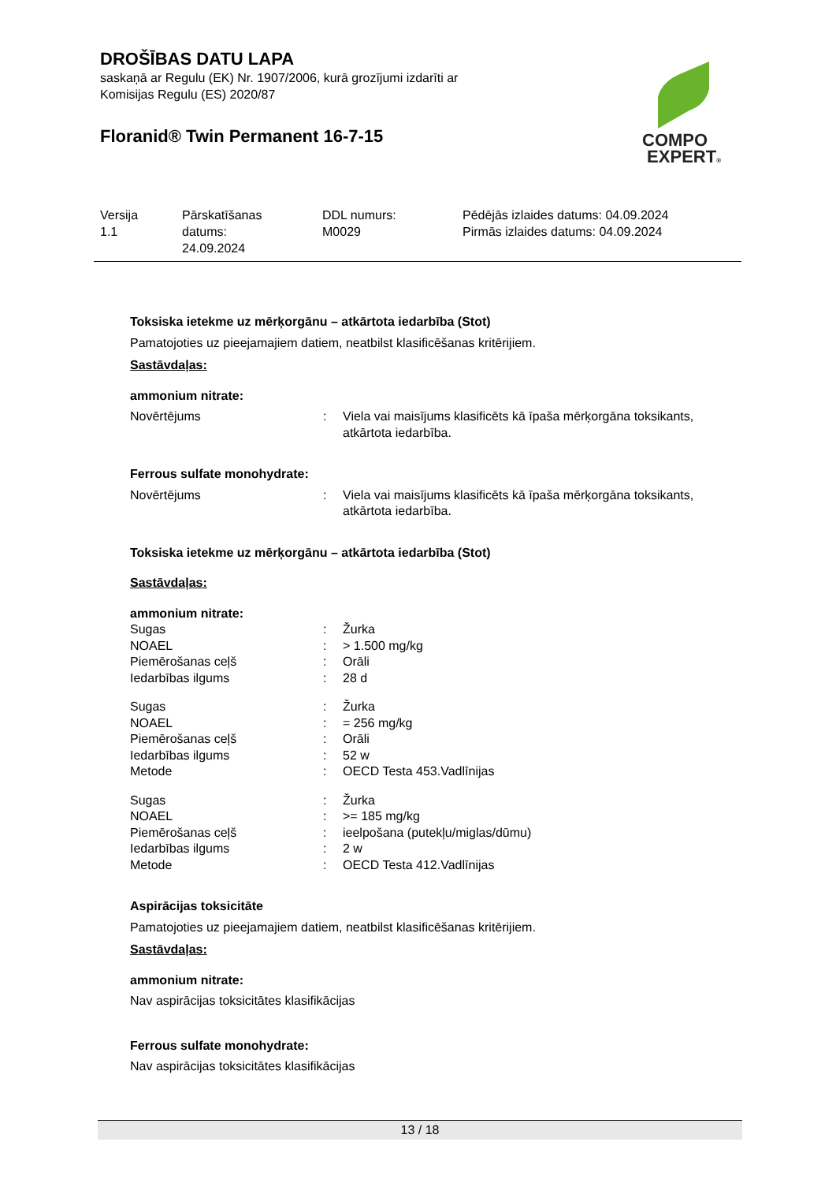DROŠĪBAS DATU LAPA
saskaņā ar Regulu (EK) Nr. 1907/2006, kurā grozījumi izdarīti ar
Komisijas Regulu (ES) 2020/87
Floranid® Twin Permanent 16-7-15
COMPO
EXPERT®
Versija
1.1
Pārskatīšanas
datums:
24.09.2024
DDL numurs:
M0029
Pēdējās izlaides datums: 04.09.2024
Pirmās izlaides datums: 04.09.2024
Toksiska ietekme uz mērķorgānu – atkārtota iedarbība (Stot)
Pamatojoties uz pieejamajiem datiem, neatbilst klasificēšanas kritērijiem.
Sastāvdaļas:
ammonium nitrate:
| Novērtējums | : | Viela vai maisījums klasificēts kā īpaša mērķorgāna toksikants, atkārtota iedarbība. |
Ferrous sulfate monohydrate:
| Novērtējums | : | Viela vai maisījums klasificēts kā īpaša mērķorgāna toksikants, atkārtota iedarbība. |
Toksiska ietekme uz mērķorgānu – atkārtota iedarbība (Stot)
Sastāvdaļas:
ammonium nitrate:
| Sugas | : | Žurka |
| NOAEL | : | > 1.500 mg/kg |
| Piemērošanas ceļš | : | Orāli |
| Iedarbības ilgums | : | 28 d |
| Sugas | : | Žurka |
| NOAEL | : | = 256 mg/kg |
| Piemērošanas ceļš | : | Orāli |
| Iedarbības ilgums | : | 52 w |
| Metode | : | OECD Testa 453.Vadlīnijas |
| Sugas | : | Žurka |
| NOAEL | : | >= 185 mg/kg |
| Piemērošanas ceļš | : | ieelpošana (putekļu/miglas/dūmu) |
| Iedarbības ilgums | : | 2 w |
| Metode | : | OECD Testa 412.Vadlīnijas |
Aspirācijas toksicitāte
Pamatojoties uz pieejamajiem datiem, neatbilst klasificēšanas kritērijiem.
Sastāvdaļas:
ammonium nitrate:
Nav aspirācijas toksicitātes klasifikācijas
Ferrous sulfate monohydrate:
Nav aspirācijas toksicitātes klasifikācijas
13 / 18